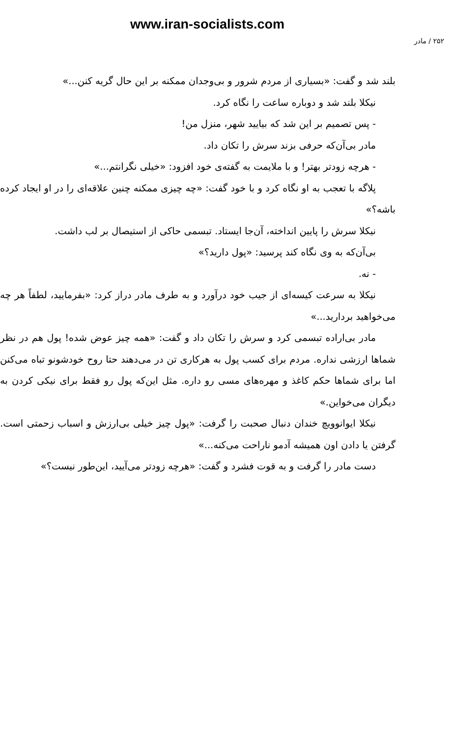www.iran-socialists.com
۲۵۲ / مادر
بلند شد و گفت: «بسیاری از مردم شرور و بی‌وجدان ممکنه بر این حال گریه کنن...»
نیکلا بلند شد و دوباره ساعت را نگاه کرد.
- پس تصمیم بر این شد که بیایید شهر، منزل من!
مادر بی‌آن‌که حرفی بزند سرش را تکان داد.
- هرچه زودتر بهتر! و با ملایمت به گفته‌ی خود افزود: «خیلی نگرانتم...»
پلاگه با تعجب به او نگاه کرد و با خود گفت: «چه چیزی ممکنه چنین علاقه‌ای را در او ایجاد کرده باشه؟»
نیکلا سرش را پایین انداخته، آن‌جا ایستاد. تبسمی حاکی از استیصال بر لب داشت.
بی‌آن‌که به وی نگاه کند پرسید: «پول دارید؟»
- نه.
نیکلا به سرعت کیسه‌ای از جیب خود درآورد و به طرف مادر دراز کرد: «بفرمایید، لطفاً هر چه می‌خواهید بردارید...»
مادر بی‌اراده تبسمی کرد و سرش را تکان داد و گفت: «همه چیز عوض شده! پول هم در نظر شماها ارزشی نداره. مردم برای کسب پول به هرکاری تن در می‌دهند حتا روح خودشونو تباه می‌کنن اما برای شماها حکم کاغذ و مهره‌های مسی رو داره. مثل این‌که پول رو فقط برای نیکی کردن به دیگران می‌خواین.»
نیکلا ایوانوویچ خندان دنبال صحبت را گرفت: «پول چیز خیلی بی‌ارزش و اسباب زحمتی است. گرفتن یا دادن اون همیشه آدمو ناراحت می‌کنه...»
دست مادر را گرفت و به قوت فشرد و گفت: «هرچه زودتر می‌آیید، این‌طور نیست؟»